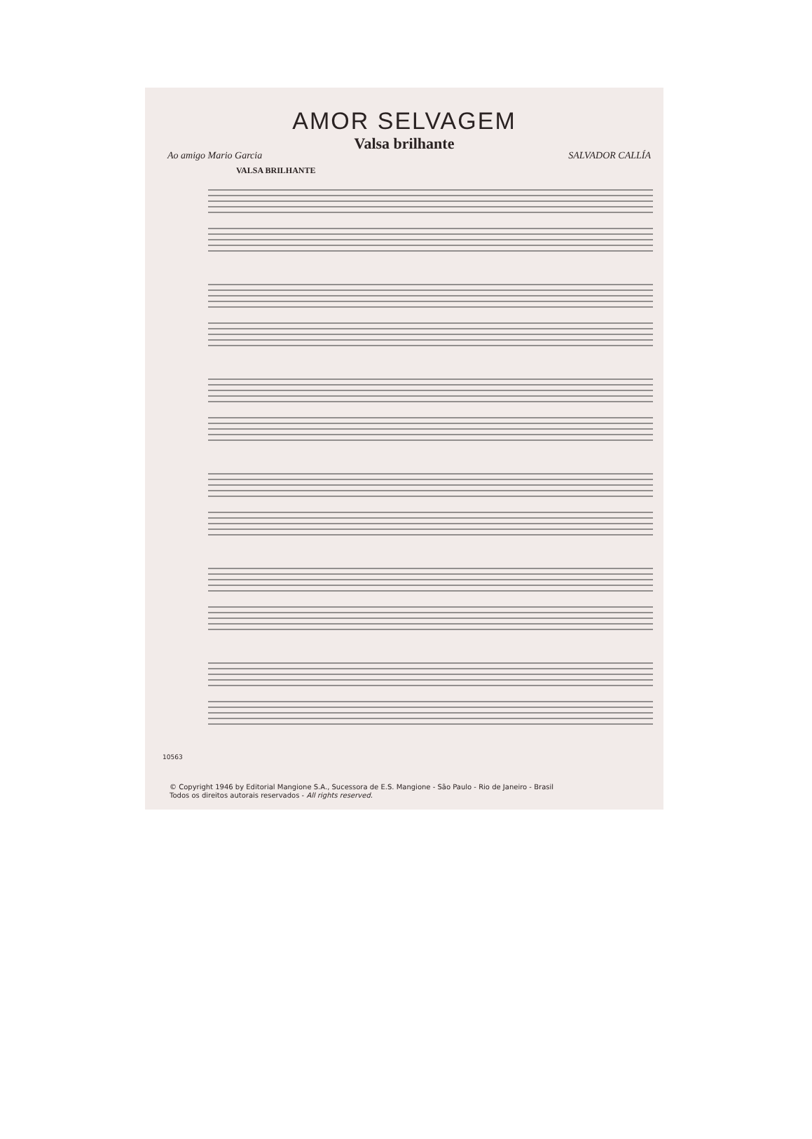AMOR SELVAGEM
Valsa brilhante
Ao amigo Mario Garcia SALVADOR CALLÍA
VALSA BRILHANTE
10563
© Copyright 1946 by Editorial Mangione S.A., Sucessora de E.S. Mangione - São Paulo - Rio de Janeiro - Brasil
Todos os direitos autorais reservados - All rights reserved.